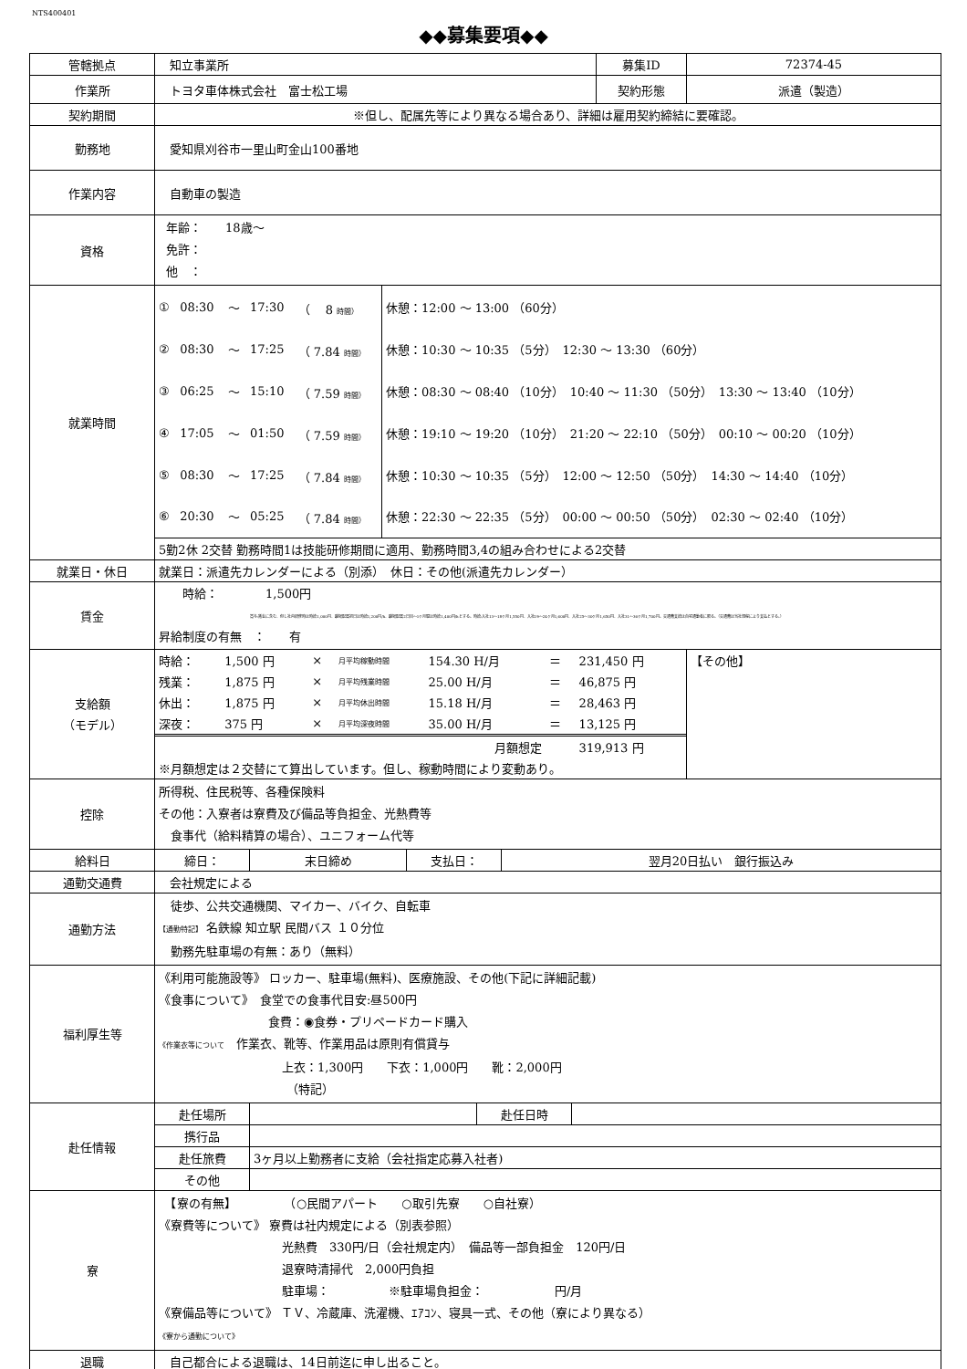NTS400401
◆◆募集要項◆◆
| 管轄拠点 | 知立事業所 | 募集ID | 72374-45 |
| 作業所 | トヨタ車体株式会社 富士松工場 | 契約形態 | 派遣（製造） |
| 契約期間 | ※但し、配属先等により異なる場合あり、詳細は雇用契約締結に要確認。 | | |
| 勤務地 | 愛知県刈谷市一里山町金山100番地 | | |
| 作業内容 | 自動車の製造 | | |
| 資格 | 年齢： 18歳～ 免許： 他 ： | | |
| 就業時間 | / ① / 08:30 / ～ / 17:30 / （ 8 時間） / 休憩：12:00 ～ 13:00 （60分） / / ② / 08:30 / ～ / 17:25 / （ 7.84 時間） / 休憩：10:30 ～ 10:35 （5分） 12:30 ～ 13:30 （60分） / / ③ / 06:25 / ～ / 15:10 / （ 7.59 時間） / 休憩：08:30 ～ 08:40 （10分） 10:40 ～ 11:30 （50分） 13:30 ～ 13:40 （10分） / / ④ / 17:05 / ～ / 01:50 / （ 7.59 時間） / 休憩：19:10 ～ 19:20 （10分） 21:20 ～ 22:10 （50分） 00:10 ～ 00:20 （10分） / / ⑤ / 08:30 / ～ / 17:25 / （ 7.84 時間） / 休憩：10:30 ～ 10:35 （5分） 12:00 ～ 12:50 （50分） 14:30 ～ 14:40 （10分） / / ⑥ / 20:30 / ～ / 05:25 / （ 7.84 時間） / 休憩：22:30 ～ 22:35 （5分） 00:00 ～ 00:50 （50分） 02:30 ～ 02:40 （10分） / / 5勤2休 2交替 勤務時間1は技能研修期間に適用、勤務時間3,4の組み合わせによる2交替 / / / / / / | | |
| 就業日・休日 | 就業日：派遣先カレンダーによる（別添） 休日：その他(派遣先カレンダー） | | |
| 賃金 | 時給： 1,500円 賞与:賃金に含む、但し社内研修時は時給1,000円、職場配属初日は時給1,200円/h、職場配属2日目～1ヶ月間は時給1,400円/hとする。時給:入社13～18ヶ月1,550円、入社19～24ヶ月1,600円、入社25～30ヶ月1,650円、入社31～36ヶ月1,700円。交通費支給は自宅通勤者に限る。（交通費は当社規程により支払とする。） 昇給制度の有無 ： 有 | | |
| 支給額 （モデル） | / 時給： / 1,500 円 / × / 月平均稼動時間 / 154.30 H/月 / ＝ / 231,450 円 / / 残業： / 1,875 円 / × / 月平均残業時間 / 25.00 H/月 / ＝ / 46,875 円 / / 休出： / 1,875 円 / × / 月平均休出時間 / 15.18 H/月 / ＝ / 28,463 円 / / 深夜： / 375 円 / × / 月平均深夜時間 / 35.00 H/月 / ＝ / 13,125 円 / / 月額想定 / / / / / / 319,913 円 / / ※月額想定は２交替にて算出しています。但し、稼動時間により変動あり。 / / / / / / / | | 【その他】 |
| 控除 | 所得税、住民税等、各種保険料 その他：入寮者は寮費及び備品等負担金、光熱費等 食事代（給料精算の場合）、ユニフォーム代等 | | |
| 給料日 | / 締日： / 末日締め / 支払日： / 翌月20日払い 銀行振込み / | | |
| 通勤交通費 | 会社規定による | | |
| 通勤方法 | 徒歩、公共交通機関、マイカー、バイク、自転車 【通勤特記】 名鉄線 知立駅 民間バス １０分位 勤務先駐車場の有無：あり（無料） | | |
| 福利厚生等 | 《利用可能施設等》 ロッカー、駐車場(無料)、医療施設、その他(下記に詳細記載) 《食事について》 食堂での食事代目安:昼500円 食費：◉食券・プリペードカード購入 《作業衣等について 作業衣、靴等、作業用品は原則有償貸与 上衣：1,300円 下衣：1,000円 靴：2,000円 （特記） | | |
| 赴任情報 | / 赴任場所 / / 赴任日時 / / / 携行品 / / / / / 赴任旅費 / 3ヶ月以上勤務者に支給（会社指定応募入社者) / / / / その他 / / / / | | |
| 寮 | 【寮の有無】 （○民間アパート ○取引先寮 ○自社寮） 《寮費等について》 寮費は社内規定による（別表参照） 光熱費 330円/日（会社規定内） 備品等一部負担金 120円/日 退寮時清掃代 2,000円負担 駐車場： ※駐車場負担金： 円/月 《寮備品等について》 ＴＶ、冷蔵庫、洗濯機、ｴｱｺﾝ、寝具一式、その他（寮により異なる） 《寮から通勤について》 | | |
| 退職 | 自己都合による退職は、14日前迄に申し出ること。 | | |